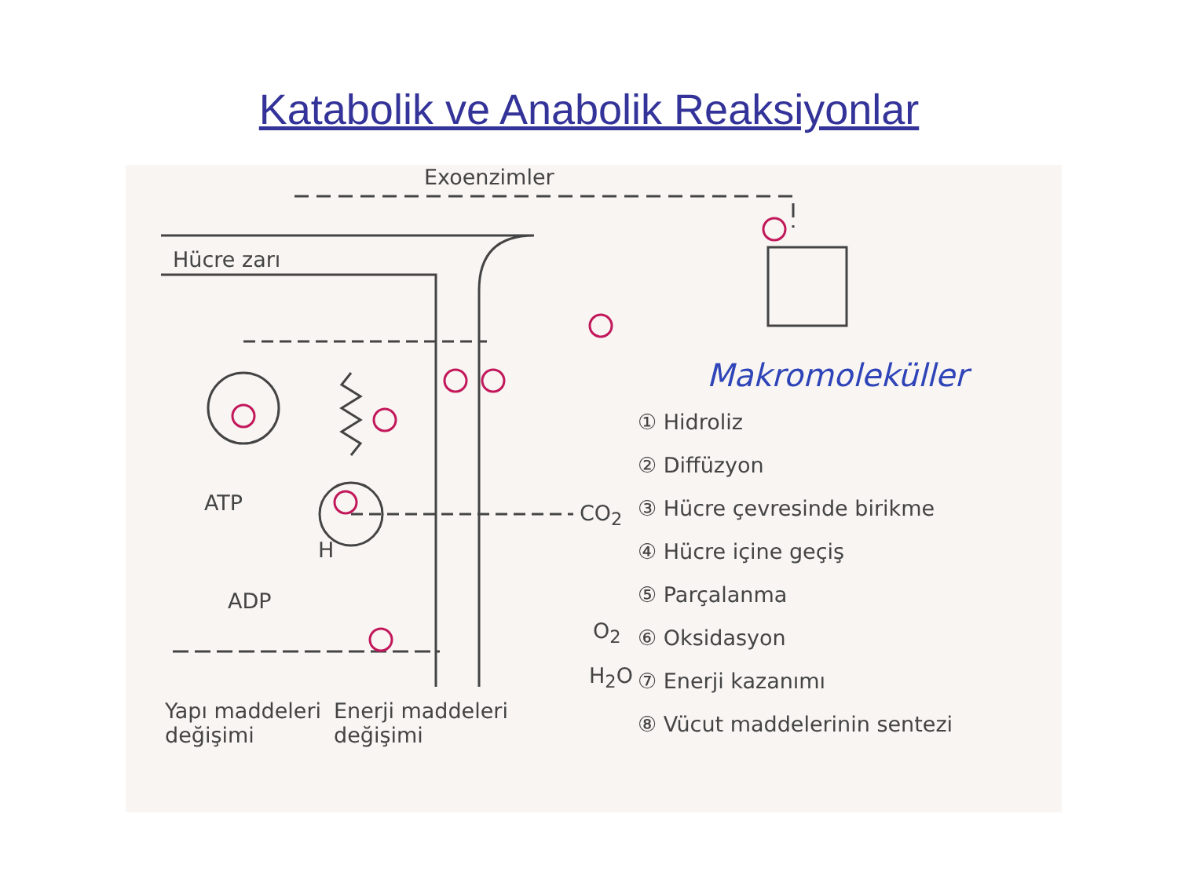Katabolik ve Anabolik Reaksiyonlar
Exoenzimler
Hücre zarı
Makromoleküller
ATP
ADP
H
CO<sub>2</sub>
O<sub>2</sub>
H<sub>2</sub>O
Yapı maddeleri
değişimi
Enerji maddeleri
değişimi
① Hidroliz
② Diffüzyon
③ Hücre çevresinde birikme
④ Hücre içine geçiş
⑤ Parçalanma
⑥ Oksidasyon
⑦ Enerji kazanımı
⑧ Vücut maddelerinin sentezi